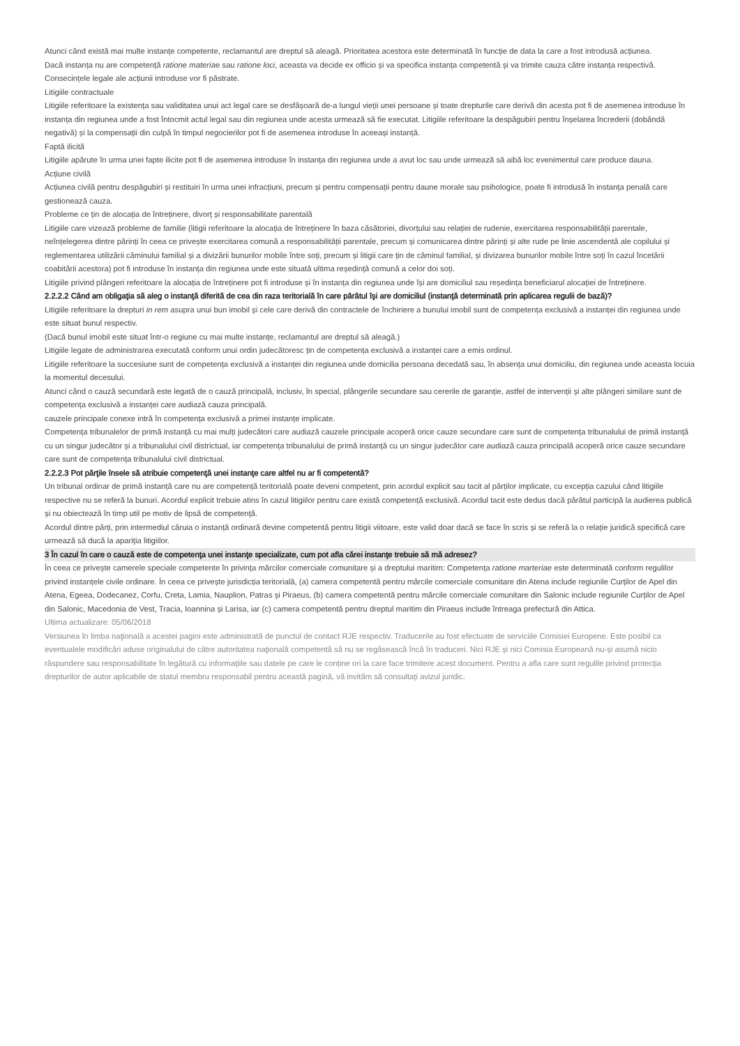Atunci când există mai multe instanțe competente, reclamantul are dreptul să aleagă. Prioritatea acestora este determinată în funcție de data la care a fost introdusă acțiunea.
Dacă instanța nu are competență ratione materiae sau ratione loci, aceasta va decide ex officio și va specifica instanța competentă și va trimite cauza către instanța respectivă. Consecințele legale ale acțiunii introduse vor fi păstrate.
Litigiile contractuale
Litigiile referitoare la existența sau validitatea unui act legal care se desfășoară de-a lungul vieții unei persoane și toate drepturile care derivă din acesta pot fi de asemenea introduse în instanța din regiunea unde a fost întocmit actul legal sau din regiunea unde acesta urmează să fie executat. Litigiile referitoare la despăgubiri pentru înșelarea încrederii (dobândă negativă) și la compensații din culpă în timpul negocierilor pot fi de asemenea introduse în aceeași instanță.
Faptă ilicită
Litigiile apărute în urma unei fapte ilicite pot fi de asemenea introduse în instanța din regiunea unde a avut loc sau unde urmează să aibă loc evenimentul care produce dauna.
Acțiune civilă
Acțiunea civilă pentru despăgubiri și restituiri în urma unei infracțiuni, precum și pentru compensații pentru daune morale sau psihologice, poate fi introdusă în instanța penală care gestionează cauza.
Probleme ce țin de alocația de întreținere, divorț și responsabilitate parentală
Litigiile care vizează probleme de familie (litigii referitoare la alocația de întreținere în baza căsătoriei, divorțului sau relației de rudenie, exercitarea responsabilității parentale, neînțelegerea dintre părinți în ceea ce privește exercitarea comună a responsabilității parentale, precum și comunicarea dintre părinți și alte rude pe linie ascendentă ale copilului și reglementarea utilizării căminului familial și a divizării bunurilor mobile între soți, precum și litigii care țin de căminul familial, și divizarea bunurilor mobile între soți în cazul încetării coabitării acestora) pot fi introduse în instanța din regiunea unde este situată ultima reședință comună a celor doi soți.
Litigiile privind plângeri referitoare la alocația de întreținere pot fi introduse și în instanța din regiunea unde își are domiciliul sau reședința beneficiarul alocației de întreținere.
2.2.2.2 Când am obligaţia să aleg o instanţă diferită de cea din raza teritorială în care pârâtul îşi are domiciliul (instanţă determinată prin aplicarea regulii de bază)?
Litigiile referitoare la drepturi in rem asupra unui bun imobil și cele care derivă din contractele de închiriere a bunului imobil sunt de competența exclusivă a instanței din regiunea unde este situat bunul respectiv.
(Dacă bunul imobil este situat într-o regiune cu mai multe instanțe, reclamantul are dreptul să aleagă.)
Litigiile legate de administrarea executată conform unui ordin judecătoresc țin de competența exclusivă a instanței care a emis ordinul.
Litigiile referitoare la succesiune sunt de competența exclusivă a instanței din regiunea unde domicilia persoana decedată sau, în absența unui domiciliu, din regiunea unde aceasta locuia la momentul decesului.
Atunci când o cauză secundară este legată de o cauză principală, inclusiv, în special, plângerile secundare sau cererile de garanție, astfel de intervenții și alte plângeri similare sunt de competența exclusivă a instanței care audiază cauza principală.
cauzele principale conexe intră în competența exclusivă a primei instanțe implicate.
Competența tribunalelor de primă instanță cu mai mulți judecători care audiază cauzele principale acoperă orice cauze secundare care sunt de competența tribunalului de primă instanță cu un singur judecător și a tribunalului civil districtual, iar competența tribunalului de primă instanță cu un singur judecător care audiază cauza principală acoperă orice cauze secundare care sunt de competența tribunalului civil districtual.
2.2.2.3 Pot părţile însele să atribuie competenţă unei instanţe care altfel nu ar fi competentă?
Un tribunal ordinar de primă instanță care nu are competență teritorială poate deveni competent, prin acordul explicit sau tacit al părților implicate, cu excepția cazului când litigiile respective nu se referă la bunuri. Acordul explicit trebuie atins în cazul litigiilor pentru care există competență exclusivă. Acordul tacit este dedus dacă pârâtul participă la audierea publică și nu obiectează în timp util pe motiv de lipsă de competență.
Acordul dintre părți, prin intermediul căruia o instanță ordinară devine competentă pentru litigii viitoare, este valid doar dacă se face în scris și se referă la o relație juridică specifică care urmează să ducă la apariția litigiilor.
3 În cazul în care o cauză este de competenţa unei instanţe specializate, cum pot afla cărei instanţe trebuie să mă adresez?
În ceea ce privește camerele speciale competente în privința mărcilor comerciale comunitare și a dreptului maritim: Competența ratione marteriae este determinată conform regulilor privind instanțele civile ordinare. În ceea ce privește jurisdicția teritorială, (a) camera competentă pentru mărcile comerciale comunitare din Atena include regiunile Curților de Apel din Atena, Egeea, Dodecanez, Corfu, Creta, Lamia, Nauplion, Patras și Piraeus, (b) camera competentă pentru mărcile comerciale comunitare din Salonic include regiunile Curților de Apel din Salonic, Macedonia de Vest, Tracia, Ioannina și Larisa, iar (c) camera competentă pentru dreptul maritim din Piraeus include întreaga prefectură din Attica.
Ultima actualizare: 05/06/2018
Versiunea în limba naţională a acestei pagini este administrată de punctul de contact RJE respectiv. Traducerile au fost efectuate de serviciile Comisiei Europene. Este posibil ca eventualele modificări aduse originalului de către autoritatea naţională competentă să nu se regăsească încă în traduceri. Nici RJE și nici Comisia Europeană nu-și asumă nicio răspundere sau responsabilitate în legătură cu informațiile sau datele pe care le conține ori la care face trimitere acest document. Pentru a afla care sunt regulile privind protecția drepturilor de autor aplicabile de statul membru responsabil pentru această pagină, vă invităm să consultați avizul juridic.